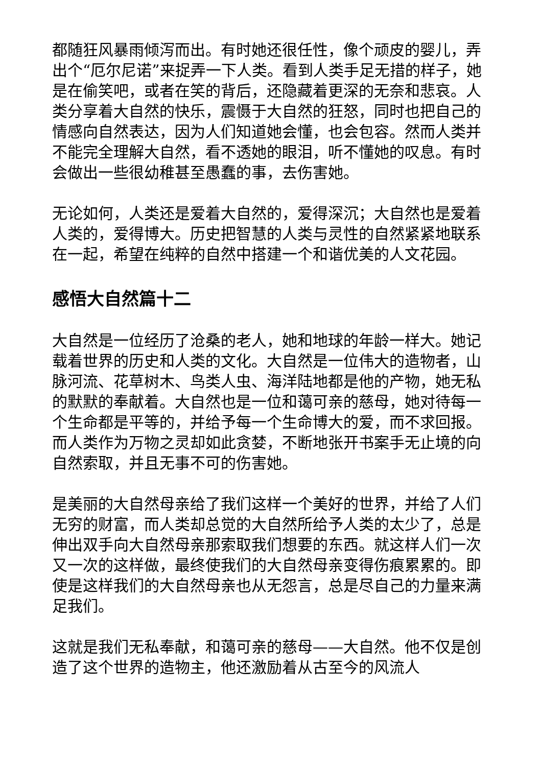都随狂风暴雨倾泻而出。有时她还很任性，像个顽皮的婴儿，弄出个“厄尔尼诺”来捉弄一下人类。看到人类手足无措的样子，她是在偷笑吧，或者在笑的背后，还隐藏着更深的无奈和悲哀。人类分享着大自然的快乐，震慑于大自然的狂怒，同时也把自己的情感向自然表达，因为人们知道她会懂，也会包容。然而人类并不能完全理解大自然，看不透她的眼泪，听不懂她的叹息。有时会做出一些很幼稚甚至愚蠢的事，去伤害她。
无论如何，人类还是爱着大自然的，爱得深沉；大自然也是爱着人类的，爱得博大。历史把智慧的人类与灵性的自然紧紧地联系在一起，希望在纯粹的自然中搭建一个和谐优美的人文花园。
感悟大自然篇十二
大自然是一位经历了沧桑的老人，她和地球的年龄一样大。她记载着世界的历史和人类的文化。大自然是一位伟大的造物者，山脉河流、花草树木、鸟类人虫、海洋陆地都是他的产物，她无私的默默的奉献着。大自然也是一位和蔼可亲的慈母，她对待每一个生命都是平等的，并给予每一个生命博大的爱，而不求回报。而人类作为万物之灵却如此贪婪，不断地张开书案手无止境的向自然索取，并且无事不可的伤害她。
是美丽的大自然母亲给了我们这样一个美好的世界，并给了人们无穷的财富，而人类却总觉的大自然所给予人类的太少了，总是伸出双手向大自然母亲那索取我们想要的东西。就这样人们一次又一次的这样做，最终使我们的大自然母亲变得伤痕累累的。即使是这样我们的大自然母亲也从无怨言，总是尽自己的力量来满足我们。
这就是我们无私奉献，和蔼可亲的慈母——大自然。他不仅是创造了这个世界的造物主，他还激励着从古至今的风流人